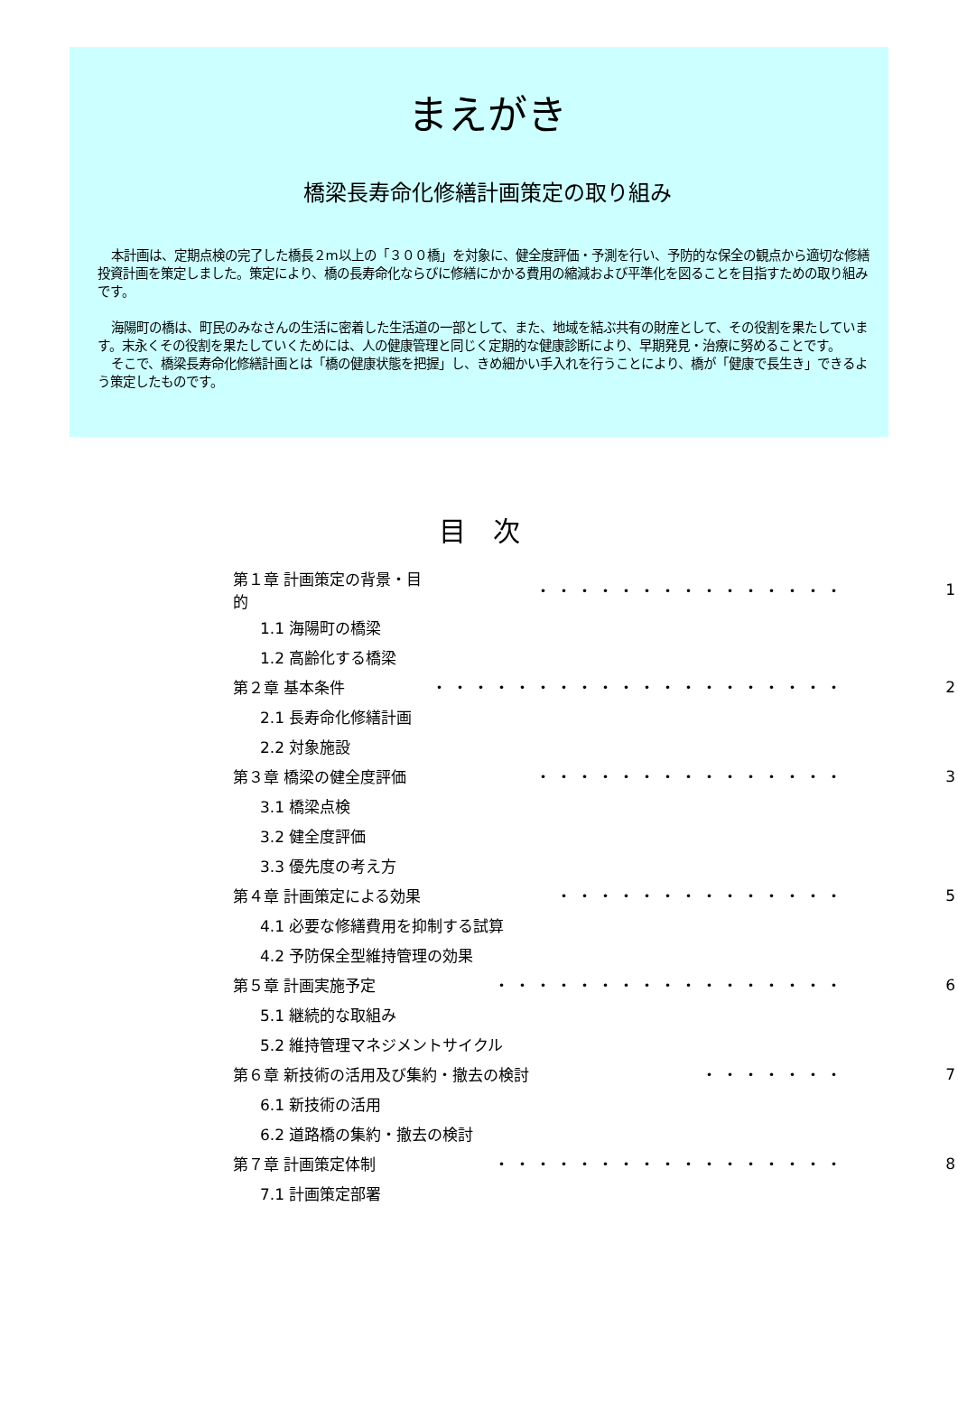まえがき
橋梁長寿命化修繕計画策定の取り組み
本計画は、定期点検の完了した橋長２m以上の「３００橋」を対象に、健全度評価・予測を行い、予防的な保全の観点から適切な修繕投資計画を策定しました。策定により、橋の長寿命化ならびに修繕にかかる費用の縮減および平準化を図ることを目指すための取り組みです。
海陽町の橋は、町民のみなさんの生活に密着した生活道の一部として、また、地域を結ぶ共有の財産として、その役割を果たしています。末永くその役割を果たしていくためには、人の健康管理と同じく定期的な健康診断により、早期発見・治療に努めることです。
そこで、橋梁長寿命化修繕計画とは「橋の健康状態を把握」し、きめ細かい手入れを行うことにより、橋が「健康で長生き」できるよう策定したものです。
目　次
| 第１章 計画策定の背景・目的 | ・・・・・・・・・・・・・・・ | 1 |
| 1.1 海陽町の橋梁 | | |
| 1.2 高齢化する橋梁 | | |
| 第２章 基本条件 | ・・・・・・・・・・・・・・・・・・・・ | 2 |
| 2.1 長寿命化修繕計画 | | |
| 2.2 対象施設 | | |
| 第３章 橋梁の健全度評価 | ・・・・・・・・・・・・・・・ | 3 |
| 3.1 橋梁点検 | | |
| 3.2 健全度評価 | | |
| 3.3 優先度の考え方 | | |
| 第４章 計画策定による効果 | ・・・・・・・・・・・・・・ | 5 |
| 4.1 必要な修繕費用を抑制する試算 | | |
| 4.2 予防保全型維持管理の効果 | | |
| 第５章 計画実施予定 | ・・・・・・・・・・・・・・・・・ | 6 |
| 5.1 継続的な取組み | | |
| 5.2 維持管理マネジメントサイクル | | |
| 第６章 新技術の活用及び集約・撤去の検討 ・・・・・・・ | | 7 |
| 6.1 新技術の活用 | | |
| 6.2 道路橋の集約・撤去の検討 | | |
| 第７章 計画策定体制 | ・・・・・・・・・・・・・・・・・ | 8 |
| 7.1 計画策定部署 | | |